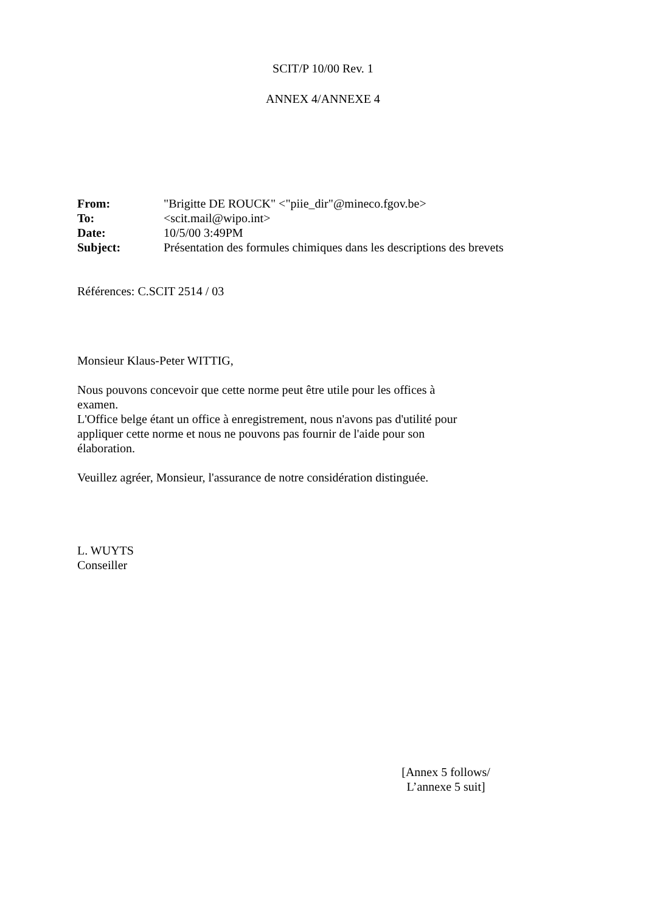SCIT/P 10/00 Rev. 1
ANNEX 4/ANNEXE 4
| From: | "Brigitte DE ROUCK" <"piie_dir"@mineco.fgov.be> |
| To: | <scit.mail@wipo.int> |
| Date: | 10/5/00 3:49PM |
| Subject: | Présentation des formules chimiques dans les descriptions des brevets |
Références: C.SCIT 2514 / 03
Monsieur Klaus-Peter WITTIG,
Nous pouvons concevoir que cette norme peut être utile pour les offices à
examen.
L'Office belge étant un office à enregistrement, nous n'avons pas d'utilité pour
appliquer cette norme et nous ne pouvons pas fournir de l'aide pour son
élaboration.
Veuillez agréer, Monsieur, l'assurance de notre considération distinguée.
L. WUYTS
Conseiller
[Annex 5 follows/
L’annexe 5 suit]